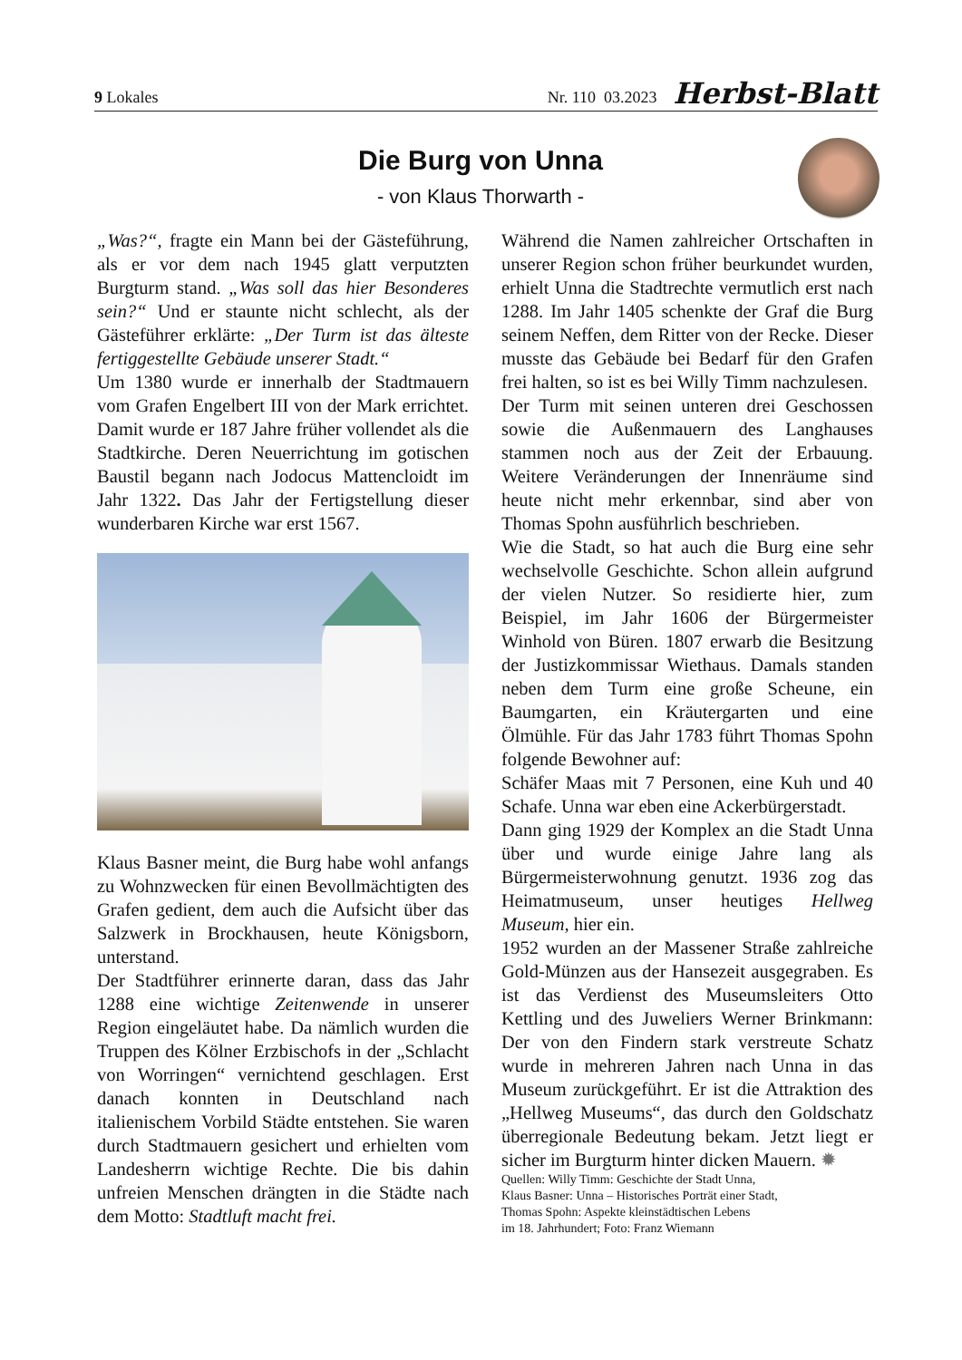9 Lokales Nr. 110 03.2023 Herbst-Blatt
Die Burg von Unna
- von Klaus Thorwarth -
„Was?“, fragte ein Mann bei der Gästeführung, als er vor dem nach 1945 glatt verputzten Burgturm stand. „Was soll das hier Besonderes sein?“ Und er staunte nicht schlecht, als der Gästeführer erklärte: „Der Turm ist das älteste fertiggestellte Gebäude unserer Stadt.“
Um 1380 wurde er innerhalb der Stadtmauern vom Grafen Engelbert III von der Mark errichtet. Damit wurde er 187 Jahre früher vollendet als die Stadtkirche. Deren Neuerrichtung im gotischen Baustil begann nach Jodocus Mattencloidt im Jahr 1322. Das Jahr der Fertigstellung dieser wunderbaren Kirche war erst 1567.
Klaus Basner meint, die Burg habe wohl anfangs zu Wohnzwecken für einen Bevollmächtigten des Grafen gedient, dem auch die Aufsicht über das Salzwerk in Brockhausen, heute Königsborn, unterstand.
Der Stadtführer erinnerte daran, dass das Jahr 1288 eine wichtige Zeitenwende in unserer Region eingeläutet habe. Da nämlich wurden die Truppen des Kölner Erzbischofs in der „Schlacht von Worringen“ vernichtend geschlagen. Erst danach konnten in Deutschland nach italienischem Vorbild Städte entstehen. Sie waren durch Stadtmauern gesichert und erhielten vom Landesherrn wichtige Rechte. Die bis dahin unfreien Menschen drängten in die Städte nach dem Motto: Stadtluft macht frei.
Während die Namen zahlreicher Ortschaften in unserer Region schon früher beurkundet wurden, erhielt Unna die Stadtrechte vermutlich erst nach 1288. Im Jahr 1405 schenkte der Graf die Burg seinem Neffen, dem Ritter von der Recke. Dieser musste das Gebäude bei Bedarf für den Grafen frei halten, so ist es bei Willy Timm nachzulesen.
Der Turm mit seinen unteren drei Geschossen sowie die Außenmauern des Langhauses stammen noch aus der Zeit der Erbauung. Weitere Veränderungen der Innenräume sind heute nicht mehr erkennbar, sind aber von Thomas Spohn ausführlich beschrieben.
Wie die Stadt, so hat auch die Burg eine sehr wechselvolle Geschichte. Schon allein aufgrund der vielen Nutzer. So residierte hier, zum Beispiel, im Jahr 1606 der Bürgermeister Winhold von Büren. 1807 erwarb die Besitzung der Justizkommissar Wiethaus. Damals standen neben dem Turm eine große Scheune, ein Baumgarten, ein Kräutergarten und eine Ölmühle. Für das Jahr 1783 führt Thomas Spohn folgende Bewohner auf:
Schäfer Maas mit 7 Personen, eine Kuh und 40 Schafe. Unna war eben eine Ackerbürgerstadt.
Dann ging 1929 der Komplex an die Stadt Unna über und wurde einige Jahre lang als Bürgermeisterwohnung genutzt. 1936 zog das Heimatmuseum, unser heutiges Hellweg Museum, hier ein.
1952 wurden an der Massener Straße zahlreiche Gold-Münzen aus der Hansezeit ausgegraben. Es ist das Verdienst des Museumsleiters Otto Kettling und des Juweliers Werner Brinkmann: Der von den Findern stark verstreute Schatz wurde in mehreren Jahren nach Unna in das Museum zurückgeführt. Er ist die Attraktion des „Hellweg Museums“, das durch den Goldschatz überregionale Bedeutung bekam. Jetzt liegt er sicher im Burgturm hinter dicken Mauern. ✹
Quellen: Willy Timm: Geschichte der Stadt Unna,
Klaus Basner: Unna – Historisches Porträt einer Stadt,
Thomas Spohn: Aspekte kleinstädtischen Lebens
im 18. Jahrhundert; Foto: Franz Wiemann